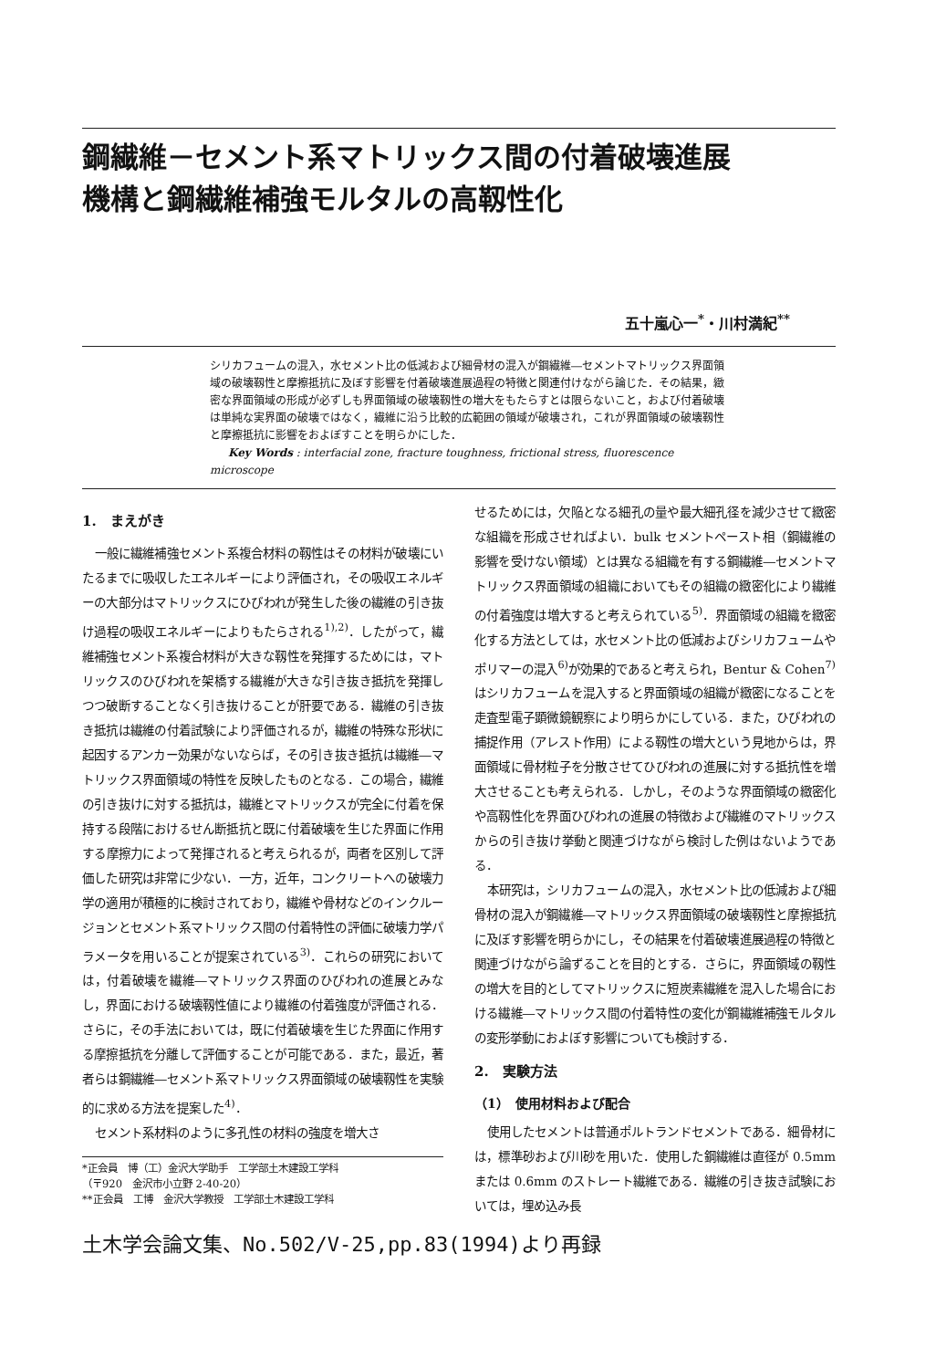鋼繊維－セメント系マトリックス間の付着破壊進展
機構と鋼繊維補強モルタルの高靱性化
五十嵐心一<sup>*</sup>・川村満紀<sup>**</sup>
シリカフュームの混入，水セメント比の低減および細骨材の混入が鋼繊維―セメントマトリックス界面領域の破壊靱性と摩擦抵抗に及ぼす影響を付着破壊進展過程の特徴と関連付けながら論じた．その結果，緻密な界面領域の形成が必ずしも界面領域の破壊靱性の増大をもたらすとは限らないこと，および付着破壊は単純な実界面の破壊ではなく，繊維に沿う比較的広範囲の領域が破壊され，これが界面領域の破壊靱性と摩擦抵抗に影響をおよぼすことを明らかにした．
Key Words : interfacial zone, fracture toughness, frictional stress, fluorescence microscope
1.　まえがき
一般に繊維補強セメント系複合材料の靱性はその材料が破壊にいたるまでに吸収したエネルギーにより評価され，その吸収エネルギーの大部分はマトリックスにひびわれが発生した後の繊維の引き抜け過程の吸収エネルギーによりもたらされる<sup>1),2)</sup>．したがって，繊維補強セメント系複合材料が大きな靱性を発揮するためには，マトリックスのひびわれを架橋する繊維が大きな引き抜き抵抗を発揮しつつ破断することなく引き抜けることが肝要である．繊維の引き抜き抵抗は繊維の付着試験により評価されるが，繊維の特殊な形状に起因するアンカー効果がないならば，その引き抜き抵抗は繊維―マトリックス界面領域の特性を反映したものとなる．この場合，繊維の引き抜けに対する抵抗は，繊維とマトリックスが完全に付着を保持する段階におけるせん断抵抗と既に付着破壊を生じた界面に作用する摩擦力によって発揮されると考えられるが，両者を区別して評価した研究は非常に少ない．一方，近年，コンクリートへの破壊力学の適用が積極的に検討されており，繊維や骨材などのインクルージョンとセメント系マトリックス間の付着特性の評価に破壊力学パラメータを用いることが提案されている<sup>3)</sup>．これらの研究においては，付着破壊を繊維―マトリックス界面のひびわれの進展とみなし，界面における破壊靱性値により繊維の付着強度が評価される．さらに，その手法においては，既に付着破壊を生じた界面に作用する摩擦抵抗を分離して評価することが可能である．また，最近，著者らは鋼繊維―セメント系マトリックス界面領域の破壊靱性を実験的に求める方法を提案した<sup>4)</sup>．
セメント系材料のように多孔性の材料の強度を増大さ
*正会員　博（工）金沢大学助手　工学部土木建設工学科
（〒920　金沢市小立野 2-40-20）
**正会員　工博　金沢大学教授　工学部土木建設工学科
せるためには，欠陥となる細孔の量や最大細孔径を減少させて緻密な組織を形成させればよい．bulk セメントペースト相（鋼繊維の影響を受けない領域）とは異なる組織を有する鋼繊維―セメントマトリックス界面領域の組織においてもその組織の緻密化により繊維の付着強度は増大すると考えられている<sup>5)</sup>．界面領域の組織を緻密化する方法としては，水セメント比の低減およびシリカフュームやポリマーの混入<sup>6)</sup>が効果的であると考えられ，Bentur & Cohen<sup>7)</sup> はシリカフュームを混入すると界面領域の組織が緻密になることを走査型電子顕微鏡観察により明らかにしている．また，ひびわれの捕捉作用（アレスト作用）による靱性の増大という見地からは，界面領域に骨材粒子を分散させてひびわれの進展に対する抵抗性を増大させることも考えられる．しかし，そのような界面領域の緻密化や高靱性化を界面ひびわれの進展の特徴および繊維のマトリックスからの引き抜け挙動と関連づけながら検討した例はないようである．
本研究は，シリカフュームの混入，水セメント比の低減および細骨材の混入が鋼繊維―マトリックス界面領域の破壊靱性と摩擦抵抗に及ぼす影響を明らかにし，その結果を付着破壊進展過程の特徴と関連づけながら論ずることを目的とする．さらに，界面領域の靱性の増大を目的としてマトリックスに短炭素繊維を混入した場合における繊維―マトリックス間の付着特性の変化が鋼繊維補強モルタルの変形挙動におよぼす影響についても検討する．
2.　実験方法
（1）　使用材料および配合
使用したセメントは普通ポルトランドセメントである．細骨材には，標準砂および川砂を用いた．使用した鋼繊維は直径が 0.5mm または 0.6mm のストレート繊維である．繊維の引き抜き試験においては，埋め込み長
土木学会論文集、No.502/V-25,pp.83(1994)より再録